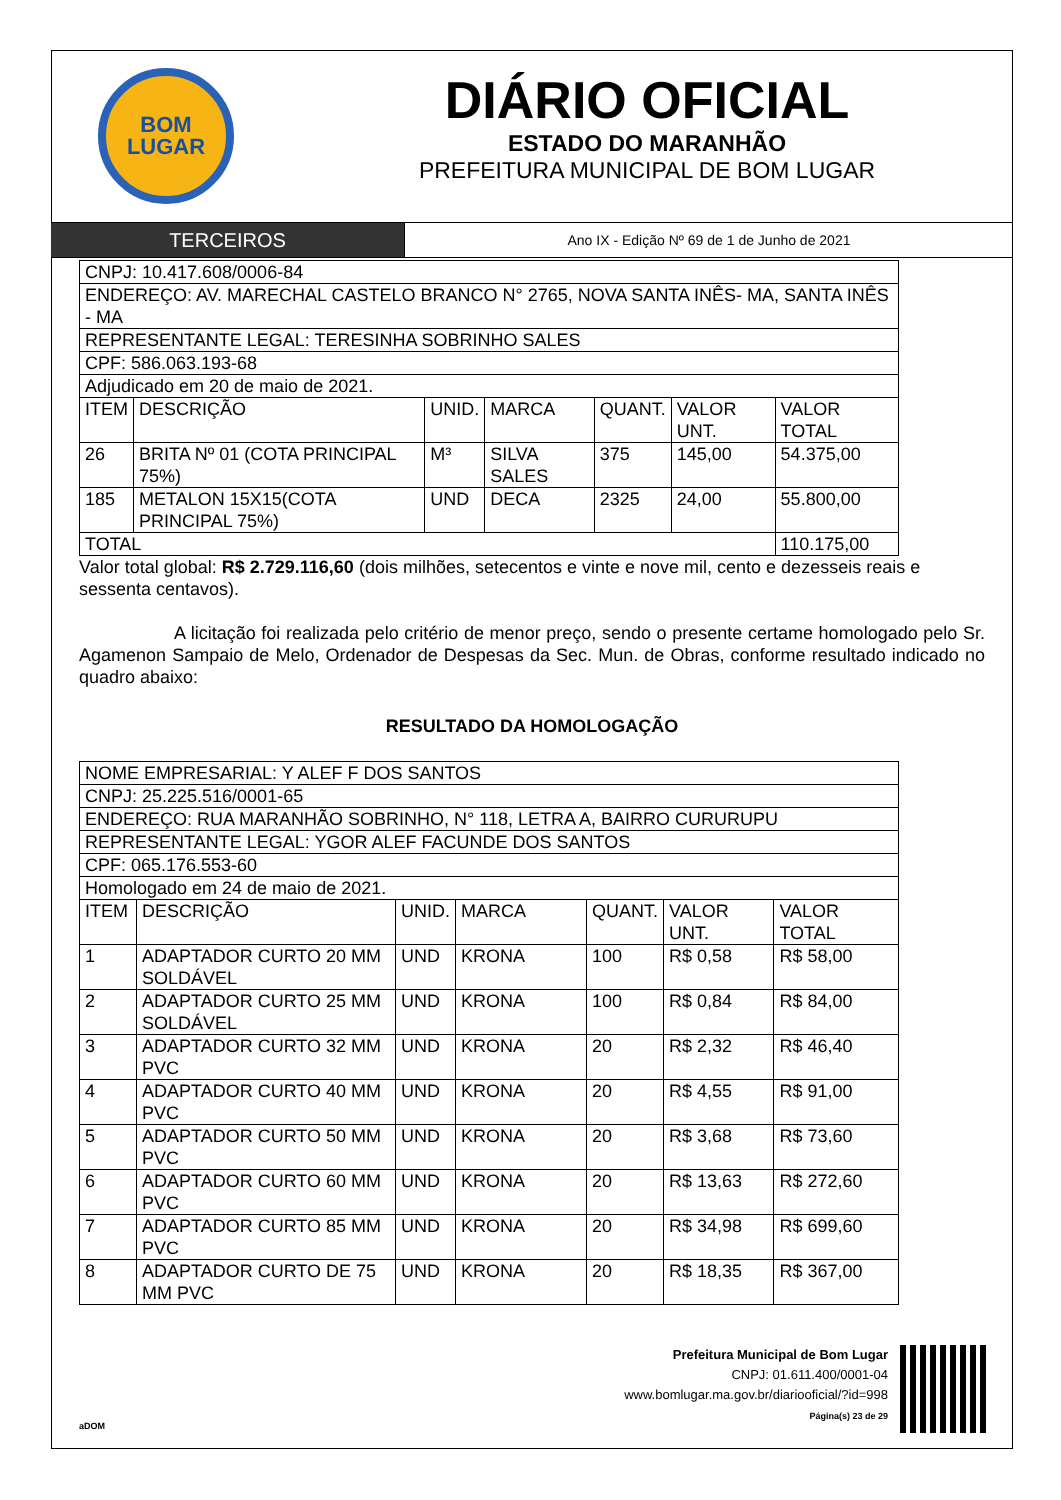BOM
LUGAR
DIÁRIO OFICIAL
ESTADO DO MARANHÃO
PREFEITURA MUNICIPAL DE BOM LUGAR
TERCEIROS
Ano IX - Edição Nº 69 de 1 de Junho de 2021
| CNPJ: 10.417.608/0006-84 | | | | | | |
| ENDEREÇO: AV. MARECHAL CASTELO BRANCO N° 2765, NOVA SANTA INÊS- MA, SANTA INÊS - MA | | | | | | |
| REPRESENTANTE LEGAL: TERESINHA SOBRINHO SALES | | | | | | |
| CPF: 586.063.193-68 | | | | | | |
| Adjudicado em 20 de maio de 2021. | | | | | | |
| ITEM | DESCRIÇÃO | UNID. | MARCA | QUANT. | VALOR UNT. | VALOR TOTAL |
| 26 | BRITA Nº 01 (COTA PRINCIPAL 75%) | M³ | SILVA SALES | 375 | 145,00 | 54.375,00 |
| 185 | METALON 15X15(COTA PRINCIPAL 75%) | UND | DECA | 2325 | 24,00 | 55.800,00 |
| TOTAL | | | | | | 110.175,00 |
Valor total global: R$ 2.729.116,60 (dois milhões, setecentos e vinte e nove mil, cento e dezesseis reais e sessenta centavos).
A licitação foi realizada pelo critério de menor preço, sendo o presente certame homologado pelo Sr. Agamenon Sampaio de Melo, Ordenador de Despesas da Sec. Mun. de Obras, conforme resultado indicado no quadro abaixo:
RESULTADO DA HOMOLOGAÇÃO
| NOME EMPRESARIAL: Y ALEF F DOS SANTOS | | | | | | |
| CNPJ: 25.225.516/0001-65 | | | | | | |
| ENDEREÇO: RUA MARANHÃO SOBRINHO, N° 118, LETRA A, BAIRRO CURURUPU | | | | | | |
| REPRESENTANTE LEGAL: YGOR ALEF FACUNDE DOS SANTOS | | | | | | |
| CPF: 065.176.553-60 | | | | | | |
| Homologado em 24 de maio de 2021. | | | | | | |
| ITEM | DESCRIÇÃO | UNID. | MARCA | QUANT. | VALOR UNT. | VALOR TOTAL |
| 1 | ADAPTADOR CURTO 20 MM SOLDÁVEL | UND | KRONA | 100 | R$ 0,58 | R$ 58,00 |
| 2 | ADAPTADOR CURTO 25 MM SOLDÁVEL | UND | KRONA | 100 | R$ 0,84 | R$ 84,00 |
| 3 | ADAPTADOR CURTO 32 MM PVC | UND | KRONA | 20 | R$ 2,32 | R$ 46,40 |
| 4 | ADAPTADOR CURTO 40 MM PVC | UND | KRONA | 20 | R$ 4,55 | R$ 91,00 |
| 5 | ADAPTADOR CURTO 50 MM PVC | UND | KRONA | 20 | R$ 3,68 | R$ 73,60 |
| 6 | ADAPTADOR CURTO 60 MM PVC | UND | KRONA | 20 | R$ 13,63 | R$ 272,60 |
| 7 | ADAPTADOR CURTO 85 MM PVC | UND | KRONA | 20 | R$ 34,98 | R$ 699,60 |
| 8 | ADAPTADOR CURTO DE 75 MM PVC | UND | KRONA | 20 | R$ 18,35 | R$ 367,00 |
Prefeitura Municipal de Bom Lugar
CNPJ: 01.611.400/0001-04
www.bomlugar.ma.gov.br/diariooficial/?id=998
Página(s) 23 de 29
aDOM